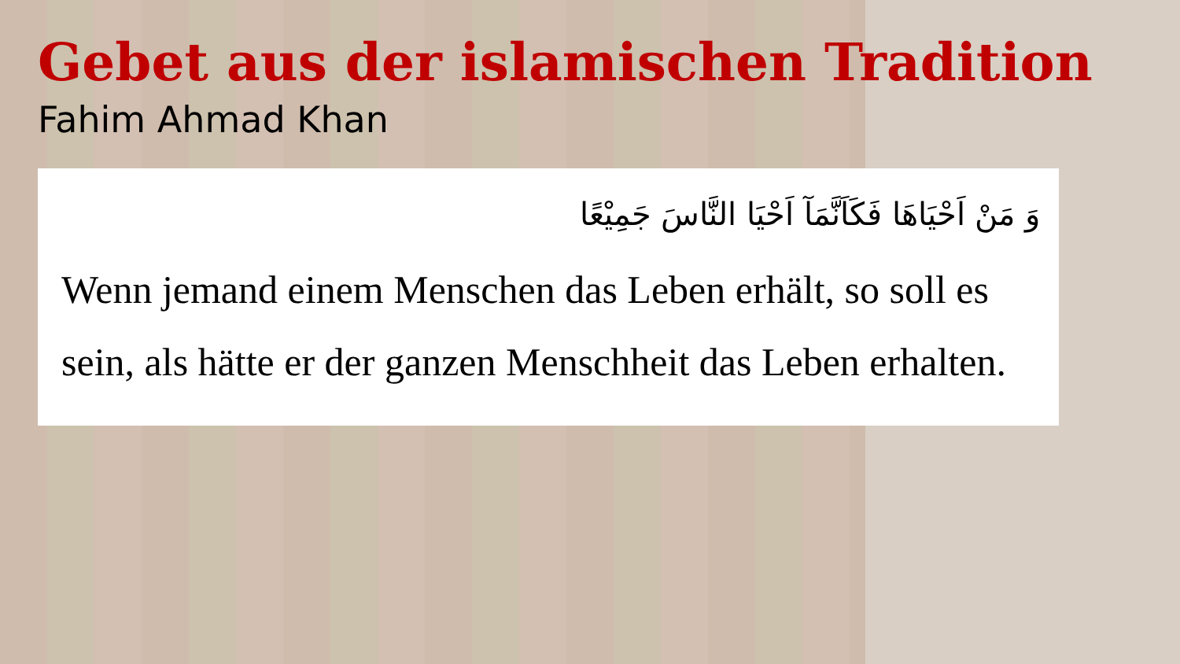Gebet aus der islamischen Tradition
Fahim Ahmad Khan
وَ مَنْ اَحْيَاهَا فَكَاَنَّمَآ اَحْيَا النَّاسَ جَمِيْعًا
Wenn jemand einem Menschen das Leben erhält, so soll es sein, als hätte er der ganzen Menschheit das Leben erhalten.